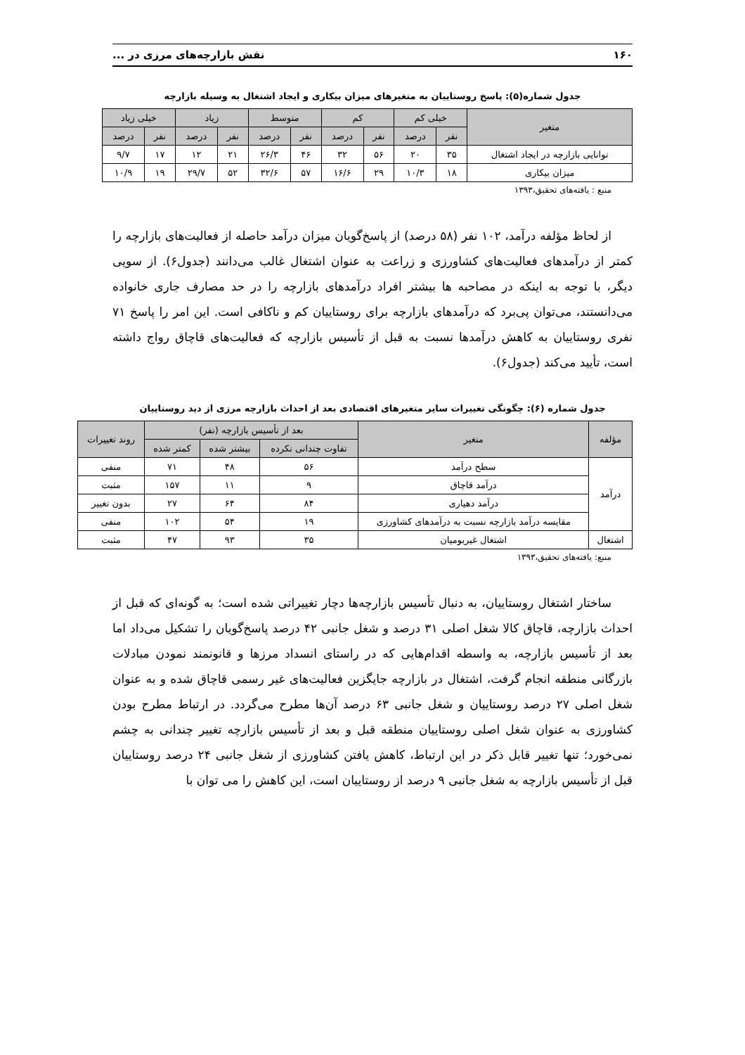۱۶۰ نقش بازارچه‌های مرزی در ...
جدول شماره(۵): پاسخ روستاییان به متغیرهای میزان بیکاری و ایجاد اشتغال به وسیله بازارچه
| متغیر | خیلی کم | | کم | | متوسط | | زیاد | | خیلی زیاد | |
| --- | --- | --- | --- | --- | --- | --- | --- | --- | --- | --- |
| | نفر | درصد | نفر | درصد | نفر | درصد | نفر | درصد | نفر | درصد |
| توانایی بازارچه در ایجاد اشتغال | ۳۵ | ۲۰ | ۵۶ | ۳۲ | ۴۶ | ۲۶/۳ | ۲۱ | ۱۲ | ۱۷ | ۹/۷ |
| میزان بیکاری | ۱۸ | ۱۰/۳ | ۲۹ | ۱۶/۶ | ۵۷ | ۳۲/۶ | ۵۲ | ۲۹/۷ | ۱۹ | ۱۰/۹ |
منبع : یافته‌های تحقیق،۱۳۹۳
از لحاظ مؤلفه درآمد، ۱۰۲ نفر (۵۸ درصد) از پاسخ‌گویان میزان درآمد حاصله از فعالیت‌های بازارچه را کمتر از درآمدهای فعالیت‌های کشاورزی و زراعت به عنوان اشتغال غالب می‌دانند (جدول۶). از سویی دیگر، با توجه به اینکه در مصاحبه ها بیشتر افراد درآمدهای بازارچه را در حد مصارف جاری خانواده می‌دانستند، می‌توان پی‌برد که درآمدهای بازارچه برای روستاییان کم و ناکافی است. این امر را پاسخ ۷۱ نفری روستاییان به کاهش درآمدها نسبت به قبل از تأسیس بازارچه که فعالیت‌های قاچاق رواج داشته است، تأیید می‌کند (جدول۶).
جدول شماره (۶): چگونگی تغییرات سایر متغیرهای اقتصادی بعد از احداث بازارچه مرزی از دید روستاییان
| مؤلفه | متغیر | بعد از تأسیس بازارچه (نفر) | | | روند تغییرات |
| --- | --- | --- | --- | --- | --- |
| | | تفاوت چندانی نکرده | بیشتر شده | کمتر شده | |
| درآمد | سطح درآمد | ۵۶ | ۴۸ | ۷۱ | منفی |
| | درآمد قاچاق | ۹ | ۱۱ | ۱۵۷ | مثبت |
| | درآمد دهیاری | ۸۴ | ۶۴ | ۲۷ | بدون تغییر |
| | مقایسه درآمد بازارچه نسبت به درآمدهای کشاورزی | ۱۹ | ۵۴ | ۱۰۲ | منفی |
| اشتغال | اشتغال غیربومیان | ۳۵ | ۹۳ | ۴۷ | مثبت |
منبع: یافته‌های تحقیق،۱۳۹۳
ساختار اشتغال روستاییان، به دنبال تأسیس بازارچه‌ها دچار تغییراتی شده است؛ به گونه‌ای که قبل از احداث بازارچه، قاچاق کالا شغل اصلی ۳۱ درصد و شغل جانبی ۴۲ درصد پاسخ‌گویان را تشکیل می‌داد اما بعد از تأسیس بازارچه، به واسطه اقدام‌هایی که در راستای انسداد مرزها و قانونمند نمودن مبادلات بازرگانی منطقه انجام گرفت، اشتغال در بازارچه جایگزین فعالیت‌های غیر رسمی قاچاق شده و به عنوان شغل اصلی ۲۷ درصد روستاییان و شغل جانبی ۶۳ درصد آن‌ها مطرح می‌گردد. در ارتباط مطرح بودن کشاورزی به عنوان شغل اصلی روستاییان منطقه قبل و بعد از تأسیس بازارچه تغییر چندانی به چشم نمی‌خورد؛ تنها تغییر قابل ذکر در این ارتباط، کاهش یافتن کشاورزی از شغل جانبی ۲۴ درصد روستاییان قبل از تأسیس بازارچه به شغل جانبی ۹ درصد از روستاییان است، این کاهش را می توان با